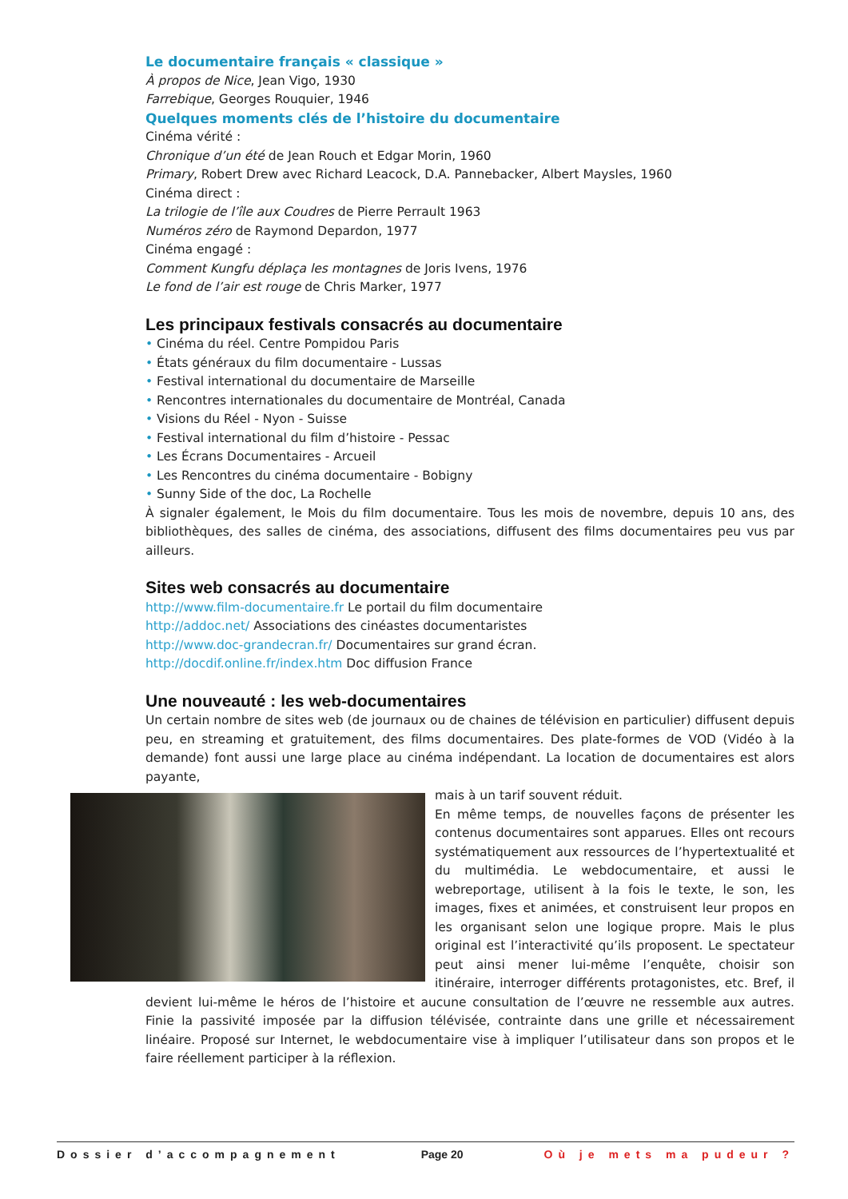Le documentaire français « classique »
À propos de Nice, Jean Vigo, 1930
Farrebique, Georges Rouquier, 1946
Quelques moments clés de l’histoire du documentaire
Cinéma vérité :
Chronique d’un été de Jean Rouch et Edgar Morin, 1960
Primary, Robert Drew avec Richard Leacock, D.A. Pannebacker, Albert Maysles, 1960
Cinéma direct :
La trilogie de l’île aux Coudres de Pierre Perrault 1963
Numéros zéro de Raymond Depardon, 1977
Cinéma engagé :
Comment Kungfu déplaça les montagnes de Joris Ivens, 1976
Le fond de l’air est rouge de Chris Marker, 1977
Les principaux festivals consacrés au documentaire
• Cinéma du réel. Centre Pompidou Paris
• États généraux du film documentaire - Lussas
• Festival international du documentaire de Marseille
• Rencontres internationales du documentaire de Montréal, Canada
• Visions du Réel - Nyon - Suisse
• Festival international du film d’histoire - Pessac
• Les Écrans Documentaires - Arcueil
• Les Rencontres du cinéma documentaire - Bobigny
• Sunny Side of the doc, La Rochelle
À signaler également, le Mois du film documentaire. Tous les mois de novembre, depuis 10 ans, des bibliothèques, des salles de cinéma, des associations, diffusent des films documentaires peu vus par ailleurs.
Sites web consacrés au documentaire
http://www.film-documentaire.fr Le portail du film documentaire
http://addoc.net/ Associations des cinéastes documentaristes
http://www.doc-grandecran.fr/ Documentaires sur grand écran.
http://docdif.online.fr/index.htm Doc diffusion France
Une nouveauté : les web-documentaires
Un certain nombre de sites web (de journaux ou de chaines de télévision en particulier) diffusent depuis peu, en streaming et gratuitement, des films documentaires. Des plate-formes de VOD (Vidéo à la demande) font aussi une large place au cinéma indépendant. La location de documentaires est alors payante,
mais à un tarif souvent réduit.
En même temps, de nouvelles façons de présenter les contenus documentaires sont apparues. Elles ont recours systématiquement aux ressources de l’hypertextualité et du multimédia. Le webdocumentaire, et aussi le webreportage, utilisent à la fois le texte, le son, les images, fixes et animées, et construisent leur propos en les organisant selon une logique propre. Mais le plus original est l’interactivité qu’ils proposent. Le spectateur peut ainsi mener lui-même l’enquête, choisir son itinéraire, interroger différents protagonistes, etc. Bref, il devient lui-même le héros de l’histoire et aucune consultation de l’œuvre ne ressemble aux autres. Finie la passivité imposée par la diffusion télévisée, contrainte dans une grille et nécessairement linéaire. Proposé sur Internet, le webdocumentaire vise à impliquer l’utilisateur dans son propos et le faire réellement participer à la réflexion.
Dossier d’accompagnement Page 20 Où je mets ma pudeur ?